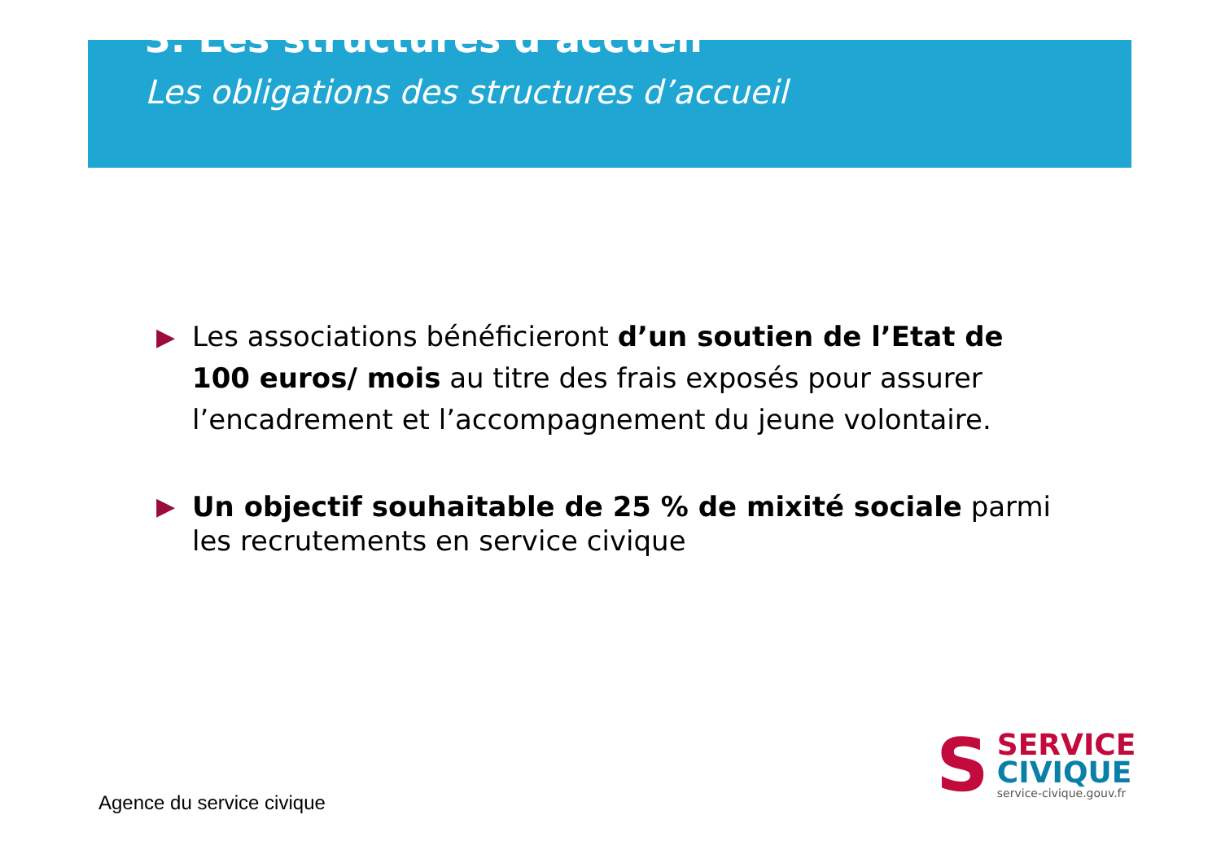3. Les structures d’accueil
Les obligations des structures d’accueil
▶ Les associations bénéficieront d’un soutien de l’Etat de 100 euros/ mois au titre des frais exposés pour assurer l’encadrement et l’accompagnement du jeune volontaire.
▶ Un objectif souhaitable de 25 % de mixité sociale parmi les recrutements en service civique
Agence du service civique
S
SERVICE
CIVIQUE
service-civique.gouv.fr